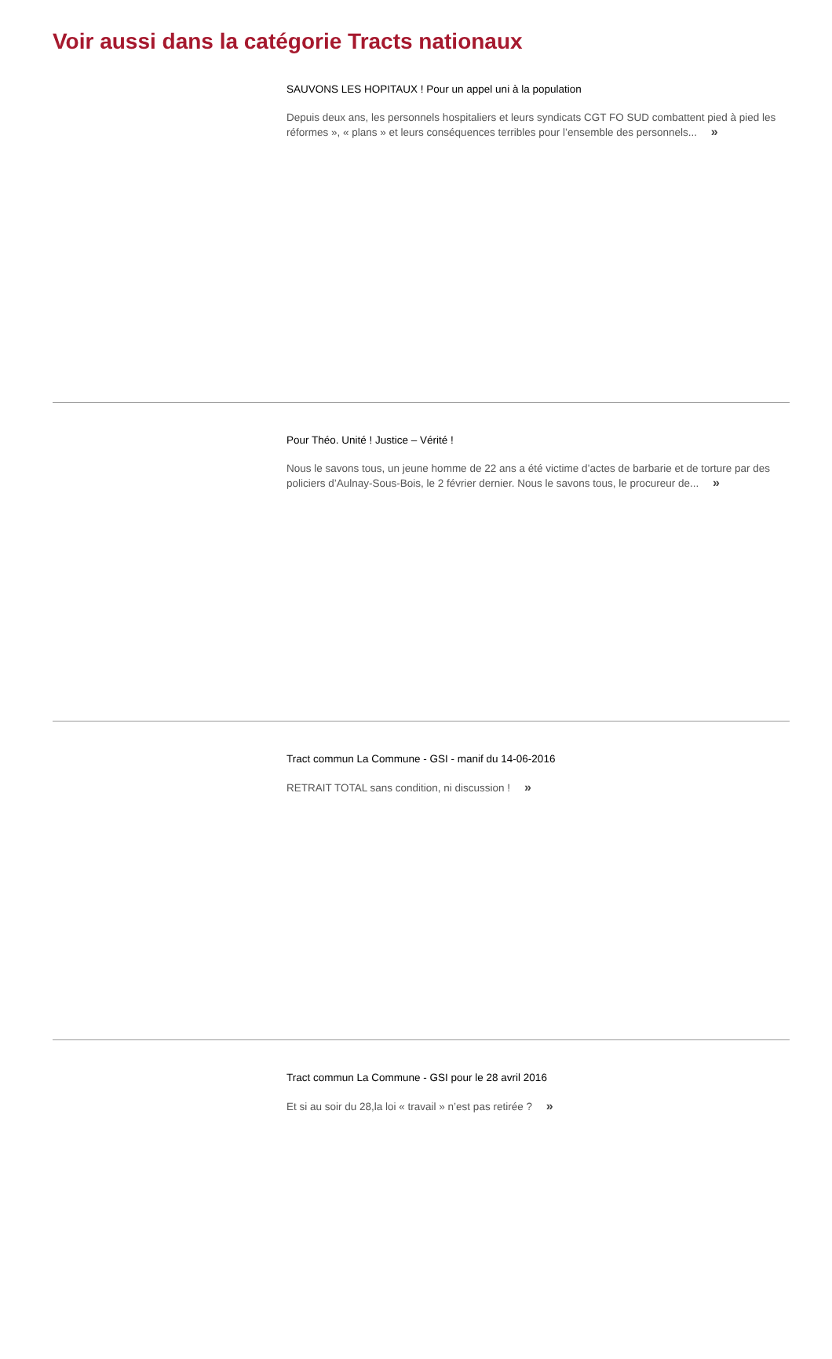Voir aussi dans la catégorie Tracts nationaux
SAUVONS LES HOPITAUX ! Pour un appel uni à la population
Depuis deux ans, les personnels hospitaliers et leurs syndicats CGT FO SUD combattent pied à pied les réformes », « plans » et leurs conséquences terribles pour l’ensemble des personnels... »
Pour Théo. Unité ! Justice – Vérité !
Nous le savons tous, un jeune homme de 22 ans a été victime d’actes de barbarie et de torture par des policiers d’Aulnay-Sous-Bois, le 2 février dernier. Nous le savons tous, le procureur de... »
Tract commun La Commune - GSI - manif du 14-06-2016
RETRAIT TOTAL sans condition, ni discussion ! »
Tract commun La Commune - GSI pour le 28 avril 2016
Et si au soir du 28,la loi « travail » n’est pas retirée ? »